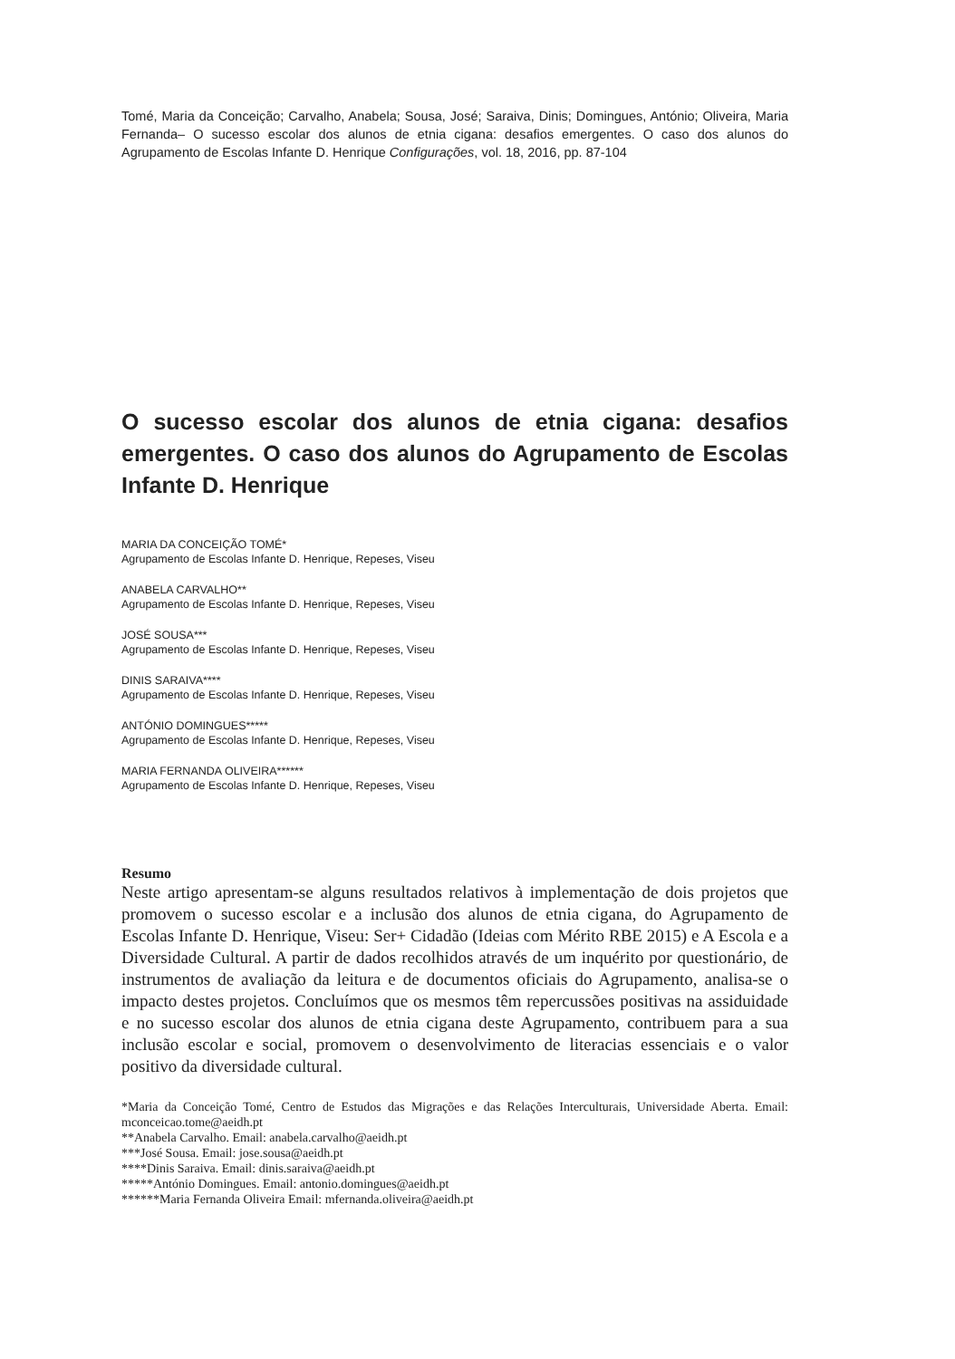Tomé, Maria da Conceição; Carvalho, Anabela; Sousa, José; Saraiva, Dinis; Domingues, António; Oliveira, Maria Fernanda– O sucesso escolar dos alunos de etnia cigana: desafios emergentes. O caso dos alunos do Agrupamento de Escolas Infante D. Henrique Configurações, vol. 18, 2016, pp. 87-104
O sucesso escolar dos alunos de etnia cigana: desafios emergentes. O caso dos alunos do Agrupamento de Escolas Infante D. Henrique
MARIA DA CONCEIÇÃO TOMÉ*
Agrupamento de Escolas Infante D. Henrique, Repeses, Viseu
ANABELA CARVALHO**
Agrupamento de Escolas Infante D. Henrique, Repeses, Viseu
JOSÉ SOUSA***
Agrupamento de Escolas Infante D. Henrique, Repeses, Viseu
DINIS SARAIVA****
Agrupamento de Escolas Infante D. Henrique, Repeses, Viseu
ANTÓNIO DOMINGUES*****
Agrupamento de Escolas Infante D. Henrique, Repeses, Viseu
MARIA FERNANDA OLIVEIRA******
Agrupamento de Escolas Infante D. Henrique, Repeses, Viseu
Resumo
Neste artigo apresentam-se alguns resultados relativos à implementação de dois projetos que promovem o sucesso escolar e a inclusão dos alunos de etnia cigana, do Agrupamento de Escolas Infante D. Henrique, Viseu: Ser+ Cidadão (Ideias com Mérito RBE 2015) e A Escola e a Diversidade Cultural. A partir de dados recolhidos através de um inquérito por questionário, de instrumentos de avaliação da leitura e de documentos oficiais do Agrupamento, analisa-se o impacto destes projetos. Concluímos que os mesmos têm repercussões positivas na assiduidade e no sucesso escolar dos alunos de etnia cigana deste Agrupamento, contribuem para a sua inclusão escolar e social, promovem o desenvolvimento de literacias essenciais e o valor positivo da diversidade cultural.
*Maria da Conceição Tomé, Centro de Estudos das Migrações e das Relações Interculturais, Universidade Aberta. Email: mconceicao.tome@aeidh.pt
**Anabela Carvalho. Email: anabela.carvalho@aeidh.pt
***José Sousa. Email: jose.sousa@aeidh.pt
****Dinis Saraiva. Email: dinis.saraiva@aeidh.pt
*****António Domingues. Email: antonio.domingues@aeidh.pt
******Maria Fernanda Oliveira Email: mfernanda.oliveira@aeidh.pt